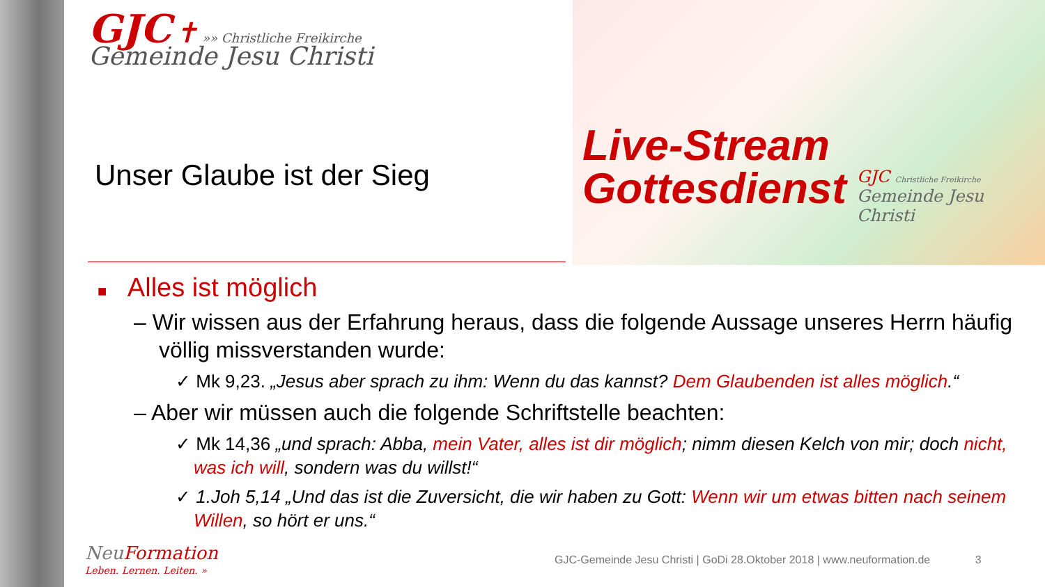Live-Stream
Gottesdienst
GJC Christliche Freikirche
Gemeinde Jesu Christi
GJC ✝ »» Christliche Freikirche
Gemeinde Jesu Christi
Unser Glaube ist der Sieg
■ Alles ist möglich
– Wir wissen aus der Erfahrung heraus, dass die folgende Aussage unseres Herrn häufig völlig missverstanden wurde:
✓ Mk 9,23. „Jesus aber sprach zu ihm: Wenn du das kannst? Dem Glaubenden ist alles möglich.“
– Aber wir müssen auch die folgende Schriftstelle beachten:
✓ Mk 14,36 „und sprach: Abba, mein Vater, alles ist dir möglich; nimm diesen Kelch von mir; doch nicht, was ich will, sondern was du willst!“
✓ 1.Joh 5,14 „Und das ist die Zuversicht, die wir haben zu Gott: Wenn wir um etwas bitten nach seinem Willen, so hört er uns.“
NeuFormation
Leben. Lernen. Leiten. »
GJC-Gemeinde Jesu Christi | GoDi 28.Oktober 2018 | www.neuformation.de 3